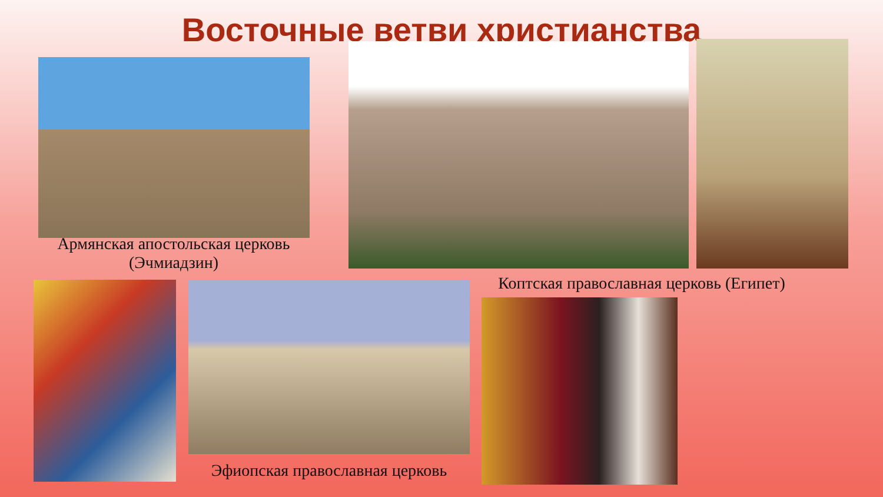Восточные ветви христианства
Армянская апостольская церковь (Эчмиадзин)
Коптская православная церковь (Египет)
Эфиопская православная церковь